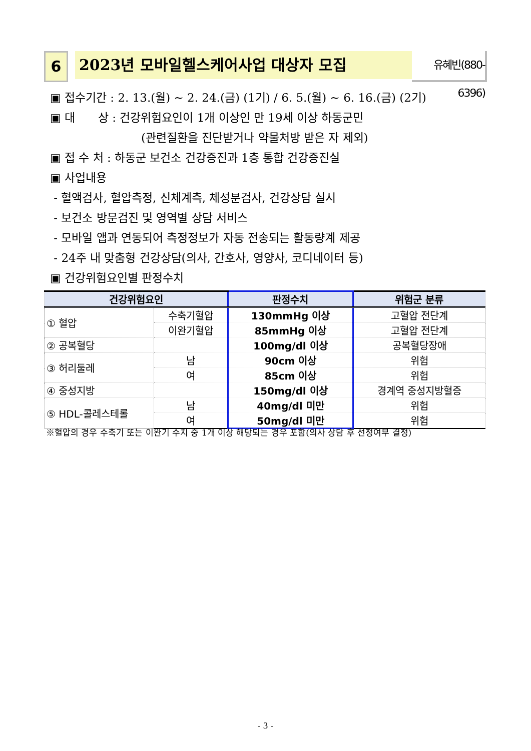6 2023년 모바일헬스케어사업 대상자 모집
유혜빈(880-6396)
▣ 접수기간 : 2. 13.(월) ~ 2. 24.(금) (1기) / 6. 5.(월) ~ 6. 16.(금) (2기)
▣ 대　　상 : 건강위험요인이 1개 이상인 만 19세 이상 하동군민
(관련질환을 진단받거나 약물처방 받은 자 제외)
▣ 접 수 처 : 하동군 보건소 건강증진과 1층 통합 건강증진실
▣ 사업내용
- 혈액검사, 혈압측정, 신체계측, 체성분검사, 건강상담 실시
- 보건소 방문검진 및 영역별 상담 서비스
- 모바일 앱과 연동되어 측정정보가 자동 전송되는 활동량계 제공
- 24주 내 맞춤형 건강상담(의사, 간호사, 영양사, 코디네이터 등)
▣ 건강위험요인별 판정수치
| 건강위험요인 | | 판정수치 | 위험군 분류 |
| --- | --- | --- | --- |
| ① 혈압 | 수축기혈압 | 130mmHg 이상 | 고혈압 전단계 |
| | 이완기혈압 | 85mmHg 이상 | 고혈압 전단계 |
| ② 공복혈당 | | 100mg/dl 이상 | 공복혈당장애 |
| ③ 허리둘레 | 남 | 90cm 이상 | 위험 |
| | 여 | 85cm 이상 | 위험 |
| ④ 중성지방 | | 150mg/dl 이상 | 경계역 중성지방혈증 |
| ⑤ HDL-콜레스테롤 | 남 | 40mg/dl 미만 | 위험 |
| | 여 | 50mg/dl 미만 | 위험 |
※혈압의 경우 수축기 또는 이완기 수치 중 1개 이상 해당되는 경우 포함(의사 상담 후 선정여부 결정)
- 3 -